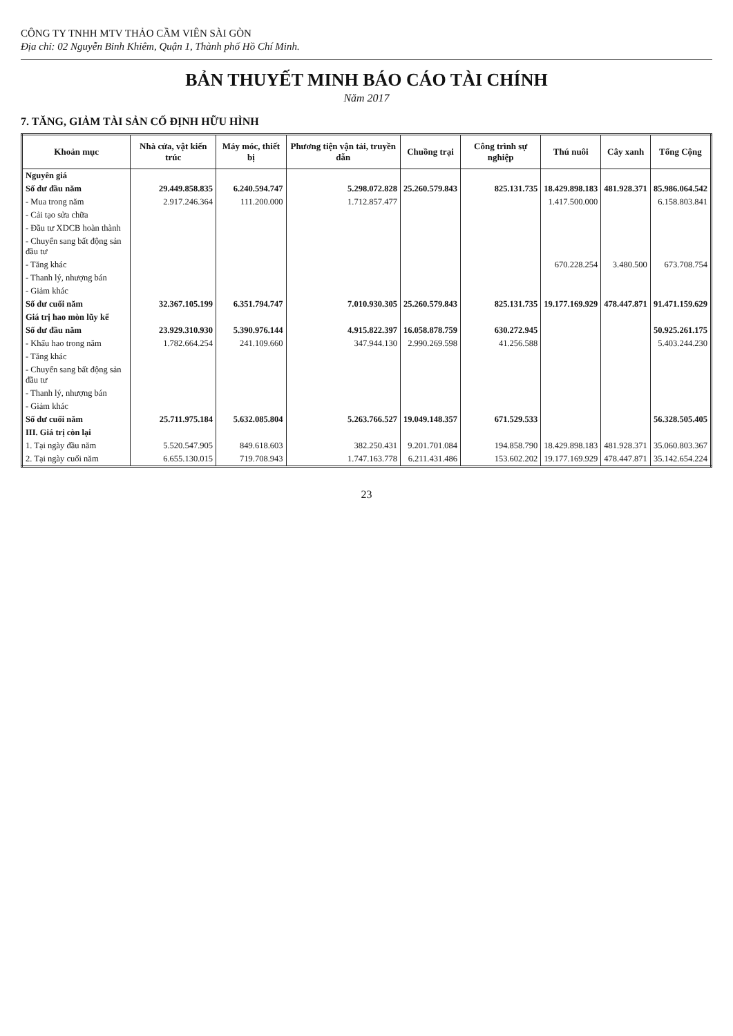CÔNG TY TNHH MTV THẢO CẦM VIÊN SÀI GÒN
Địa chỉ: 02 Nguyễn Bỉnh Khiêm, Quận 1, Thành phố Hồ Chí Minh.
BẢN THUYẾT MINH BÁO CÁO TÀI CHÍNH
Năm 2017
7. TĂNG, GIẢM TÀI SẢN CỐ ĐỊNH HỮU HÌNH
| Khoản mục | Nhà cửa, vật kiến trúc | Máy móc, thiết bị | Phương tiện vận tải, truyền dẫn | Chuồng trại | Công trình sự nghiệp | Thú nuôi | Cây xanh | Tổng Cộng |
| --- | --- | --- | --- | --- | --- | --- | --- | --- |
| Nguyên giá | | | | | | | | |
| Số dư đầu năm | 29.449.858.835 | 6.240.594.747 | 5.298.072.828 | 25.260.579.843 | 825.131.735 | 18.429.898.183 | 481.928.371 | 85.986.064.542 |
| - Mua trong năm | 2.917.246.364 | 111.200.000 | 1.712.857.477 | | | 1.417.500.000 | | 6.158.803.841 |
| - Cải tạo sửa chữa | | | | | | | | |
| - Đầu tư XDCB hoàn thành | | | | | | | | |
| - Chuyển sang bất động sản đầu tư | | | | | | | | |
| - Tăng khác | | | | | | 670.228.254 | 3.480.500 | 673.708.754 |
| - Thanh lý, nhượng bán | | | | | | | | |
| - Giảm khác | | | | | | | | |
| Số dư cuối năm | 32.367.105.199 | 6.351.794.747 | 7.010.930.305 | 25.260.579.843 | 825.131.735 | 19.177.169.929 | 478.447.871 | 91.471.159.629 |
| Giá trị hao mòn lũy kế | | | | | | | | |
| Số dư đầu năm | 23.929.310.930 | 5.390.976.144 | 4.915.822.397 | 16.058.878.759 | 630.272.945 | | | 50.925.261.175 |
| - Khấu hao trong năm | 1.782.664.254 | 241.109.660 | 347.944.130 | 2.990.269.598 | 41.256.588 | | | 5.403.244.230 |
| - Tăng khác | | | | | | | | |
| - Chuyển sang bất động sản đầu tư | | | | | | | | |
| - Thanh lý, nhượng bán | | | | | | | | |
| - Giảm khác | | | | | | | | |
| Số dư cuối năm | 25.711.975.184 | 5.632.085.804 | 5.263.766.527 | 19.049.148.357 | 671.529.533 | | | 56.328.505.405 |
| III. Giá trị còn lại | | | | | | | | |
| 1. Tại ngày đầu năm | 5.520.547.905 | 849.618.603 | 382.250.431 | 9.201.701.084 | 194.858.790 | 18.429.898.183 | 481.928.371 | 35.060.803.367 |
| 2. Tại ngày cuối năm | 6.655.130.015 | 719.708.943 | 1.747.163.778 | 6.211.431.486 | 153.602.202 | 19.177.169.929 | 478.447.871 | 35.142.654.224 |
23